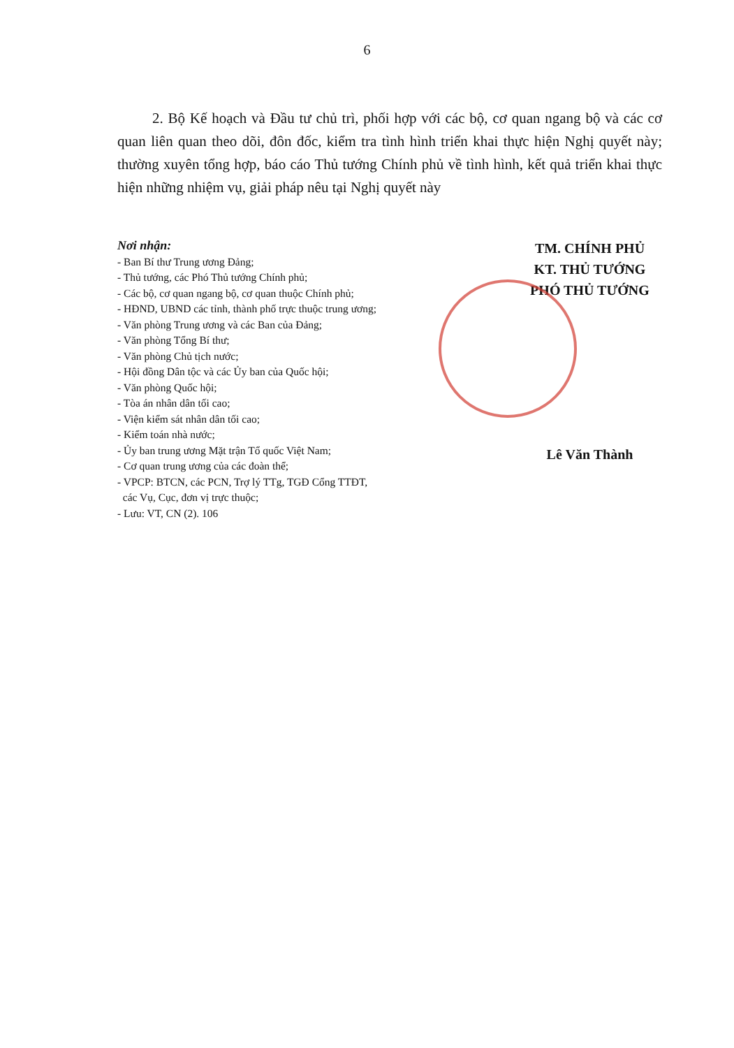6
2. Bộ Kế hoạch và Đầu tư chủ trì, phối hợp với các bộ, cơ quan ngang bộ và các cơ quan liên quan theo dõi, đôn đốc, kiểm tra tình hình triển khai thực hiện Nghị quyết này; thường xuyên tổng hợp, báo cáo Thủ tướng Chính phủ về tình hình, kết quả triển khai thực hiện những nhiệm vụ, giải pháp nêu tại Nghị quyết này
Nơi nhận:
- Ban Bí thư Trung ương Đảng;
- Thủ tướng, các Phó Thủ tướng Chính phủ;
- Các bộ, cơ quan ngang bộ, cơ quan thuộc Chính phủ;
- HĐND, UBND các tỉnh, thành phố trực thuộc trung ương;
- Văn phòng Trung ương và các Ban của Đảng;
- Văn phòng Tổng Bí thư;
- Văn phòng Chủ tịch nước;
- Hội đồng Dân tộc và các Ủy ban của Quốc hội;
- Văn phòng Quốc hội;
- Tòa án nhân dân tối cao;
- Viện kiểm sát nhân dân tối cao;
- Kiểm toán nhà nước;
- Ủy ban trung ương Mặt trận Tổ quốc Việt Nam;
- Cơ quan trung ương của các đoàn thể;
- VPCP: BTCN, các PCN, Trợ lý TTg, TGĐ Cổng TTĐT,
các Vụ, Cục, đơn vị trực thuộc;
- Lưu: VT, CN (2). 106
TM. CHÍNH PHỦ
KT. THỦ TƯỚNG
PHÓ THỦ TƯỚNG
Lê Văn Thành